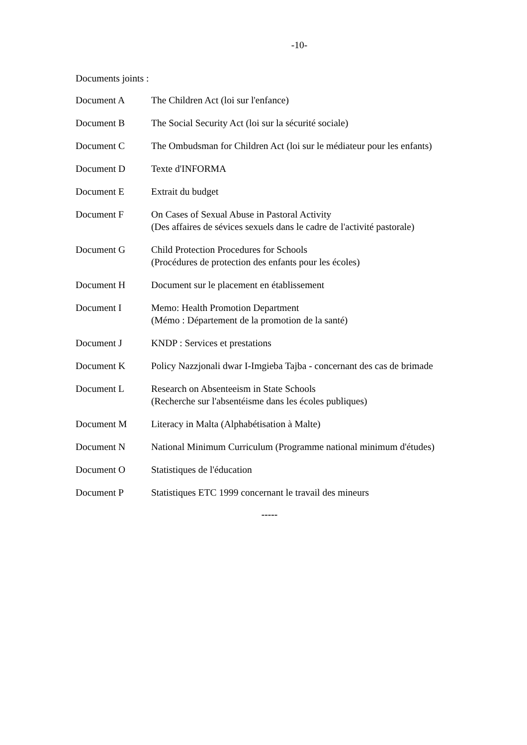-10-
Documents joints :
Document A The Children Act (loi sur l'enfance)
Document B The Social Security Act (loi sur la sécurité sociale)
Document C The Ombudsman for Children Act (loi sur le médiateur pour les enfants)
Document D Texte d'INFORMA
Document E Extrait du budget
Document F On Cases of Sexual Abuse in Pastoral Activity
(Des affaires de sévices sexuels dans le cadre de l'activité pastorale)
Document G Child Protection Procedures for Schools
(Procédures de protection des enfants pour les écoles)
Document H Document sur le placement en établissement
Document I Memo: Health Promotion Department
(Mémo : Département de la promotion de la santé)
Document J KNDP : Services et prestations
Document K Policy Nazzjonali dwar I-Imgieba Tajba - concernant des cas de brimade
Document L Research on Absenteeism in State Schools
(Recherche sur l'absentéisme dans les écoles publiques)
Document M Literacy in Malta (Alphabétisation à Malte)
Document N National Minimum Curriculum (Programme national minimum d'études)
Document O Statistiques de l'éducation
Document P Statistiques ETC 1999 concernant le travail des mineurs
-----